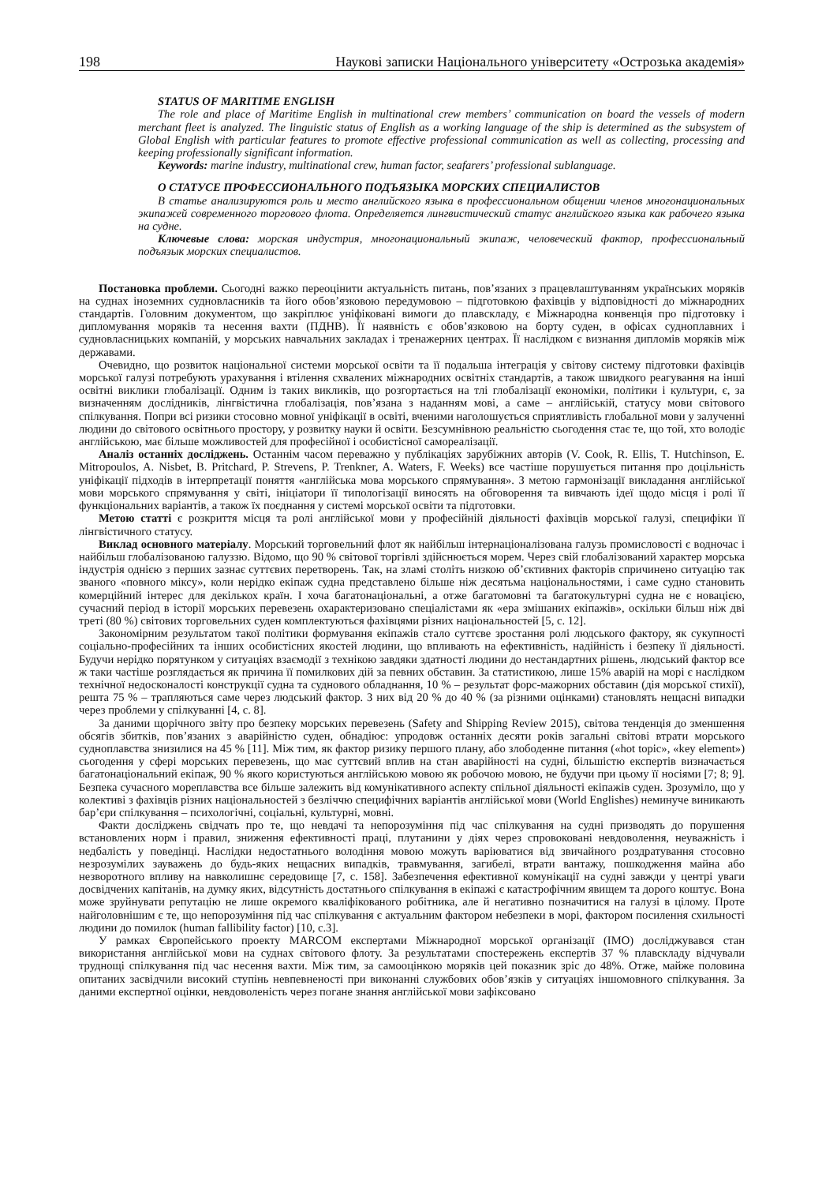198 Наукові записки Національного університету «Острозька академія»
STATUS OF MARITIME ENGLISH
The role and place of Maritime English in multinational crew members’ communication on board the vessels of modern merchant fleet is analyzed. The linguistic status of English as a working language of the ship is determined as the subsystem of Global English with particular features to promote effective professional communication as well as collecting, processing and keeping professionally significant information.
Keywords: marine industry, multinational crew, human factor, seafarers’ professional sublanguage.
О СТАТУСЕ ПРОФЕССИОНАЛЬНОГО ПОДЪЯЗЫКА МОРСКИХ СПЕЦИАЛИСТОВ
В статье анализируются роль и место английского языка в профессиональном общении членов многонациональных экипажей современного торгового флота. Определяется лингвистический статус английского языка как рабочего языка на судне.
Ключевые слова: морская индустрия, многонациональный экипаж, человеческий фактор, профессиональный подъязык морских специалистов.
Постановка проблеми. Сьогодні важко переоцінити актуальність питань, пов’язаних з працевлаштуванням українських моряків на суднах іноземних судновласників та його обов’язковою передумовою – підготовкою фахівців у відповідності до міжнародних стандартів. Головним документом, що закріплює уніфіковані вимоги до плавскладу, є Міжнародна конвенція про підготовку і дипломування моряків та несення вахти (ПДНВ). Її наявність є обов’язковою на борту суден, в офісах судноплавних і судновласницьких компаній, у морських навчальних закладах і тренажерних центрах. Її наслідком є визнання дипломів моряків між державами.
Очевидно, що розвиток національної системи морської освіти та її подальша інтеграція у світову систему підготовки фахівців морської галузі потребують урахування і втілення схвалених міжнародних освітніх стандартів, а також швидкого реагування на інші освітні виклики глобалізації. Одним із таких викликів, що розгортається на тлі глобалізації економіки, політики і культури, є, за визначенням дослідників, лінгвістична глобалізація, пов’язана з наданням мові, а саме – англійській, статусу мови світового спілкування. Попри всі ризики стосовно мовної уніфікації в освіті, вченими наголошується сприятливість глобальної мови у залученні людини до світового освітнього простору, у розвитку науки й освіти. Безсумнівною реальністю сьогодення стає те, що той, хто володіє англійською, має більше можливостей для професійної і особистісної самореалізації.
Аналіз останніх досліджень. Останнім часом переважно у публікаціях зарубіжних авторів (V. Cook, R. Ellis, T. Hutchinson, E. Mitropoulos, A. Nisbet, B. Pritchard, P. Strevens, P. Trenkner, A. Waters, F. Weeks) все частіше порушується питання про доцільність уніфікації підходів в інтерпретації поняття «англійська мова морського спрямування». З метою гармонізації викладання англійської мови морського спрямування у світі, ініціатори її типологізації виносять на обговорення та вивчають ідеї щодо місця і ролі її функціональних варіантів, а також їх поєднання у системі морської освіти та підготовки.
Метою статті є розкриття місця та ролі англійської мови у професійній діяльності фахівців морської галузі, специфіки її лінгвістичного статусу.
Виклад основного матеріалу. Морський торговельний флот як найбільш інтернаціоналізована галузь промисловості є водночас і найбільш глобалізованою галуззю. Відомо, що 90 % світової торгівлі здійснюється морем. Через свій глобалізований характер морська індустрія однією з перших зазнає суттєвих перетворень. Так, на зламі століть низкою об’єктивних факторів спричинено ситуацію так званого «повного міксу», коли нерідко екіпаж судна представлено більше ніж десятьма національностями, і саме судно становить комерційний інтерес для декількох країн. І хоча багатонаціональні, а отже багатомовні та багатокультурні судна не є новацією, сучасний період в історії морських перевезень охарактеризовано спеціалістами як «ера змішаних екіпажів», оскільки більш ніж дві треті (80 %) світових торговельних суден комплектуються фахівцями різних національностей [5, с. 12].
Закономірним результатом такої політики формування екіпажів стало суттєве зростання ролі людського фактору, як сукупності соціально-професійних та інших особистісних якостей людини, що впливають на ефективність, надійність і безпеку її діяльності. Будучи нерідко порятунком у ситуаціях взаємодії з технікою завдяки здатності людини до нестандартних рішень, людський фактор все ж таки частіше розглядається як причина її помилкових дій за певних обставин. За статистикою, лише 15% аварій на морі є наслідком технічної недосконалості конструкції судна та суднового обладнання, 10 % – результат форс-мажорних обставин (дія морської стихії), решта 75 % – трапляються саме через людський фактор. З них від 20 % до 40 % (за різними оцінками) становлять нещасні випадки через проблеми у спілкуванні [4, с. 8].
За даними щорічного звіту про безпеку морських перевезень (Safety and Shipping Review 2015), світова тенденція до зменшення обсягів збитків, пов’язаних з аварійністю суден, обнадіює: упродовж останніх десяти років загальні світові втрати морського судноплавства знизилися на 45 % [11]. Між тим, як фактор ризику першого плану, або злободенне питання («hot topic», «key element») сьогодення у сфері морських перевезень, що має суттєвий вплив на стан аварійності на судні, більшістю експертів визначається багатонаціональний екіпаж, 90 % якого користуються англійською мовою як робочою мовою, не будучи при цьому її носіями [7; 8; 9]. Безпека сучасного мореплавства все більше залежить від комунікативного аспекту спільної діяльності екіпажів суден. Зрозуміло, що у колективі з фахівців різних національностей з безліччю специфічних варіантів англійської мови (World Englishes) неминуче виникають бар’єри спілкування – психологічні, соціальні, культурні, мовні.
Факти досліджень свідчать про те, що невдачі та непорозуміння під час спілкування на судні призводять до порушення встановлених норм і правил, зниження ефективності праці, плутанини у діях через спровоковані невдоволення, неуважність і недбалість у поведінці. Наслідки недостатнього володіння мовою можуть варіюватися від звичайного роздратування стосовно незрозумілих зауважень до будь-яких нещасних випадків, травмування, загибелі, втрати вантажу, пошкодження майна або незворотного впливу на навколишнє середовище [7, с. 158]. Забезпечення ефективної комунікації на судні завжди у центрі уваги досвідчених капітанів, на думку яких, відсутність достатнього спілкування в екіпажі є катастрофічним явищем та дорого коштує. Вона може зруйнувати репутацію не лише окремого кваліфікованого робітника, але й негативно позначитися на галузі в цілому. Проте найголовнішим є те, що непорозуміння під час спілкування є актуальним фактором небезпеки в морі, фактором посилення схильності людини до помилок (human fallibility factor) [10, с.3].
У рамках Європейського проекту MARCOM експертами Міжнародної морської організації (IMO) досліджувався стан використання англійської мови на суднах світового флоту. За результатами спостережень експертів 37 % плавскладу відчували труднощі спілкування під час несення вахти. Між тим, за самооцінкою моряків цей показник зріс до 48%. Отже, майже половина опитаних засвідчили високий ступінь невпевненості при виконанні службових обов’язків у ситуаціях іншомовного спілкування. За даними експертної оцінки, невдоволеність через погане знання англійської мови зафіксовано